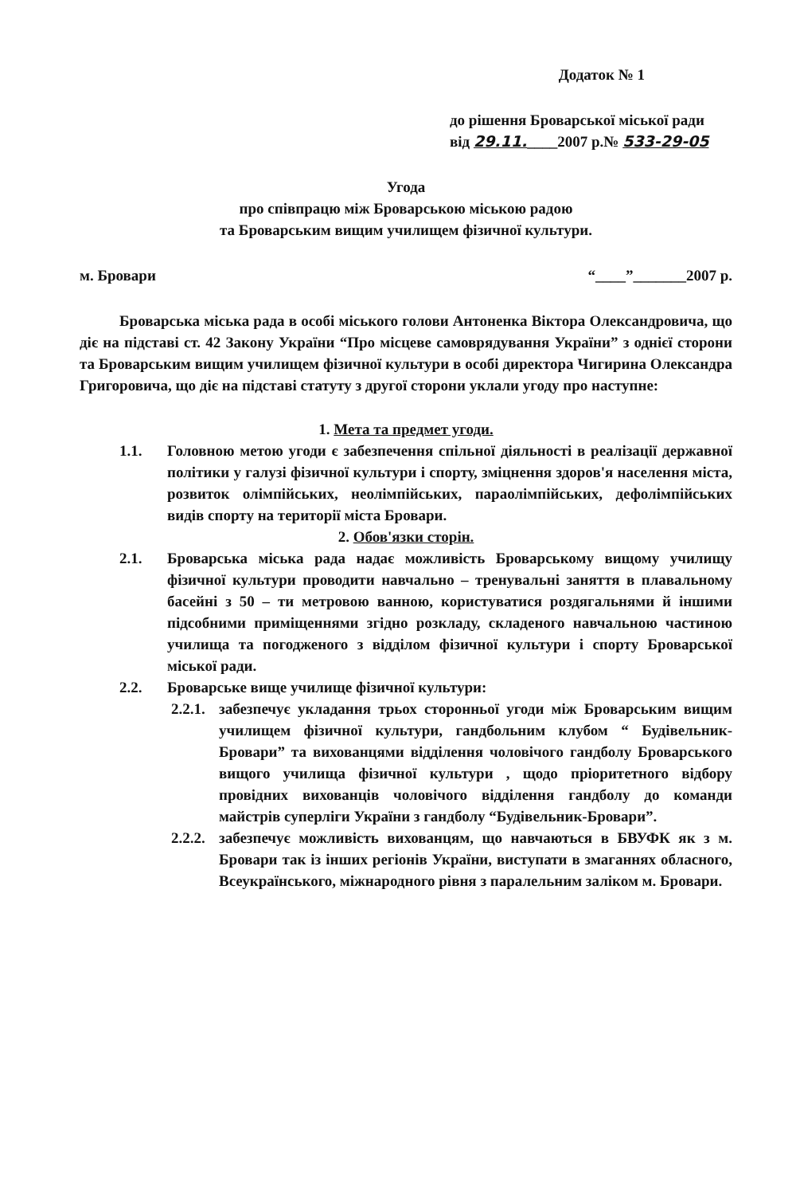Додаток № 1
до рішення Броварської міської ради
від 29.11.____2007 р.№ 533-29-05
Угода
про співпрацю між Броварською міською радою
та Броварським вищим училищем фізичної культури.
м. Бровари “____”_______2007 р.
Броварська міська рада в особі міського голови Антоненка Віктора Олександровича, що діє на підставі ст. 42 Закону України “Про місцеве самоврядування України” з однієї сторони та Броварським вищим училищем фізичної культури в особі директора Чигирина Олександра Григоровича, що діє на підставі статуту з другої сторони уклали угоду про наступне:
1. Мета та предмет угоди.
1.1. Головною метою угоди є забезпечення спільної діяльності в реалізації державної політики у галузі фізичної культури і спорту, зміцнення здоров'я населення міста, розвиток олімпійських, неолімпійських, параолімпійських, дефолімпійських видів спорту на території міста Бровари.
2. Обов'язки сторін.
2.1. Броварська міська рада надає можливість Броварському вищому училищу фізичної культури проводити навчально – тренувальні заняття в плавальному басейні з 50 – ти метровою ванною, користуватися роздягальнями й іншими підсобними приміщеннями згідно розкладу, складеного навчальною частиною училища та погодженого з відділом фізичної культури і спорту Броварської міської ради.
2.2. Броварське вище училище фізичної культури:
2.2.1.
забезпечує укладання трьох сторонньої угоди між Броварським вищим училищем фізичної культури, гандбольним клубом “ Будівельник-Бровари” та вихованцями відділення чоловічого гандболу Броварського вищого училища фізичної культури , щодо пріоритетного відбору провідних вихованців чоловічого відділення гандболу до команди майстрів суперліги України з гандболу “Будівельник-Бровари”.
2.2.2.
забезпечує можливість вихованцям, що навчаються в БВУФК як з м. Бровари так із інших регіонів України, виступати в змаганнях обласного, Всеукраїнського, міжнародного рівня з паралельним заліком м. Бровари.